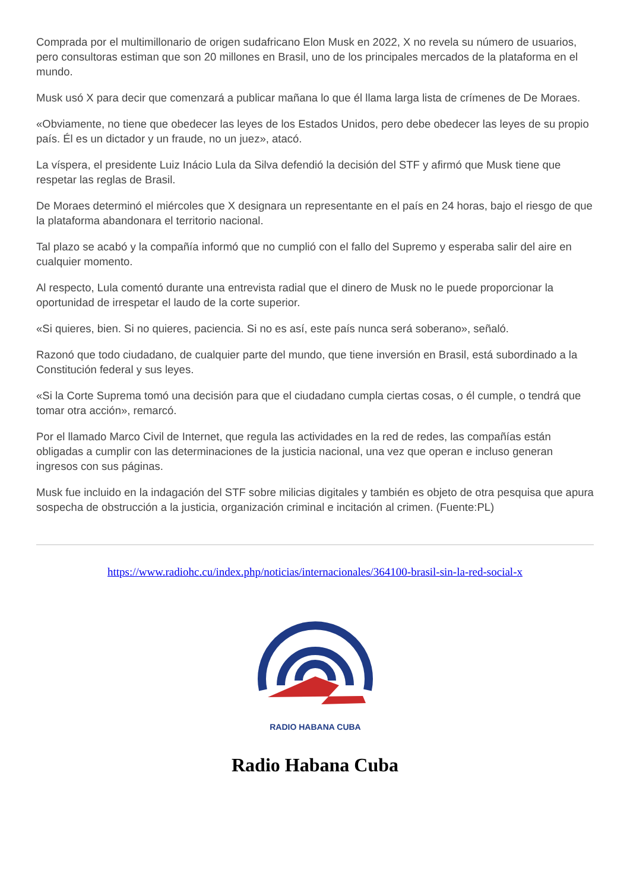Comprada por el multimillonario de origen sudafricano Elon Musk en 2022, X no revela su número de usuarios, pero consultoras estiman que son 20 millones en Brasil, uno de los principales mercados de la plataforma en el mundo.
Musk usó X para decir que comenzará a publicar mañana lo que él llama larga lista de crímenes de De Moraes.
«Obviamente, no tiene que obedecer las leyes de los Estados Unidos, pero debe obedecer las leyes de su propio país. Él es un dictador y un fraude, no un juez», atacó.
La víspera, el presidente Luiz Inácio Lula da Silva defendió la decisión del STF y afirmó que Musk tiene que respetar las reglas de Brasil.
De Moraes determinó el miércoles que X designara un representante en el país en 24 horas, bajo el riesgo de que la plataforma abandonara el territorio nacional.
Tal plazo se acabó y la compañía informó que no cumplió con el fallo del Supremo y esperaba salir del aire en cualquier momento.
Al respecto, Lula comentó durante una entrevista radial que el dinero de Musk no le puede proporcionar la oportunidad de irrespetar el laudo de la corte superior.
«Si quieres, bien. Si no quieres, paciencia. Si no es así, este país nunca será soberano», señaló.
Razonó que todo ciudadano, de cualquier parte del mundo, que tiene inversión en Brasil, está subordinado a la Constitución federal y sus leyes.
«Si la Corte Suprema tomó una decisión para que el ciudadano cumpla ciertas cosas, o él cumple, o tendrá que tomar otra acción», remarcó.
Por el llamado Marco Civil de Internet, que regula las actividades en la red de redes, las compañías están obligadas a cumplir con las determinaciones de la justicia nacional, una vez que operan e incluso generan ingresos con sus páginas.
Musk fue incluido en la indagación del STF sobre milicias digitales y también es objeto de otra pesquisa que apura sospecha de obstrucción a la justicia, organización criminal e incitación al crimen. (Fuente:PL)
https://www.radiohc.cu/index.php/noticias/internacionales/364100-brasil-sin-la-red-social-x
RADIO HABANA CUBA
Radio Habana Cuba